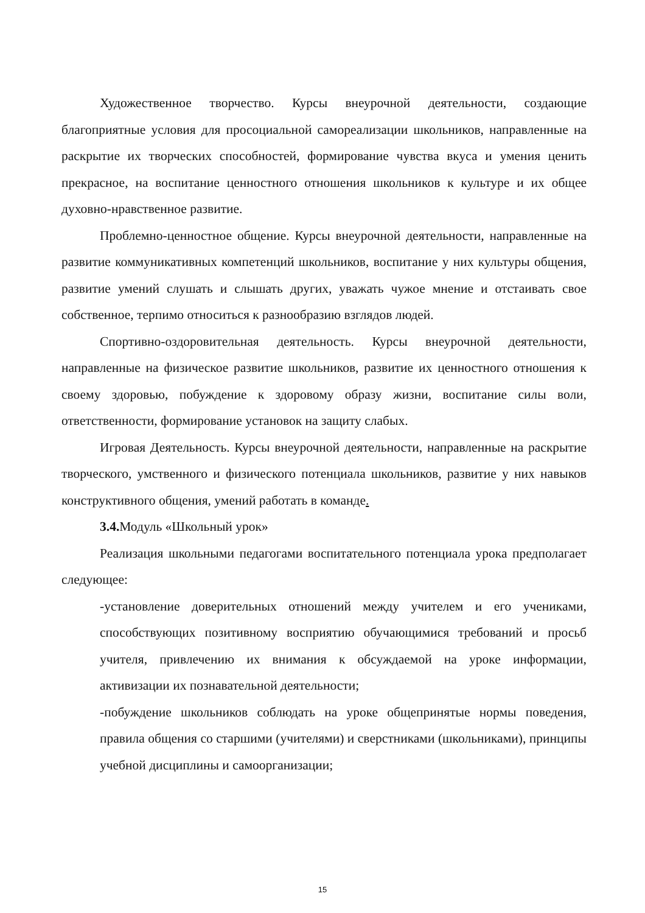Художественное творчество. Курсы внеурочной деятельности, создающие благоприятные условия для просоциальной самореализации школьников, направленные на раскрытие их творческих способностей, формирование чувства вкуса и умения ценить прекрасное, на воспитание ценностного отношения школьников к культуре и их общее духовно-нравственное развитие.
Проблемно-ценностное общение. Курсы внеурочной деятельности, направленные на развитие коммуникативных компетенций школьников, воспитание у них культуры общения, развитие умений слушать и слышать других, уважать чужое мнение и отстаивать свое собственное, терпимо относиться к разнообразию взглядов людей.
Спортивно-оздоровительная деятельность. Курсы внеурочной деятельности, направленные на физическое развитие школьников, развитие их ценностного отношения к своему здоровью, побуждение к здоровому образу жизни, воспитание силы воли, ответственности, формирование установок на защиту слабых.
Игровая Деятельность. Курсы внеурочной деятельности, направленные на раскрытие творческого, умственного и физического потенциала школьников, развитие у них навыков конструктивного общения, умений работать в команде.
3.4. Модуль «Школьный урок»
Реализация школьными педагогами воспитательного потенциала урока предполагает следующее:
-установление доверительных отношений между учителем и его учениками, способствующих позитивному восприятию обучающимися требований и просьб учителя, привлечению их внимания к обсуждаемой на уроке информации, активизации их познавательной деятельности;
-побуждение школьников соблюдать на уроке общепринятые нормы поведения, правила общения со старшими (учителями) и сверстниками (школьниками), принципы учебной дисциплины и самоорганизации;
15